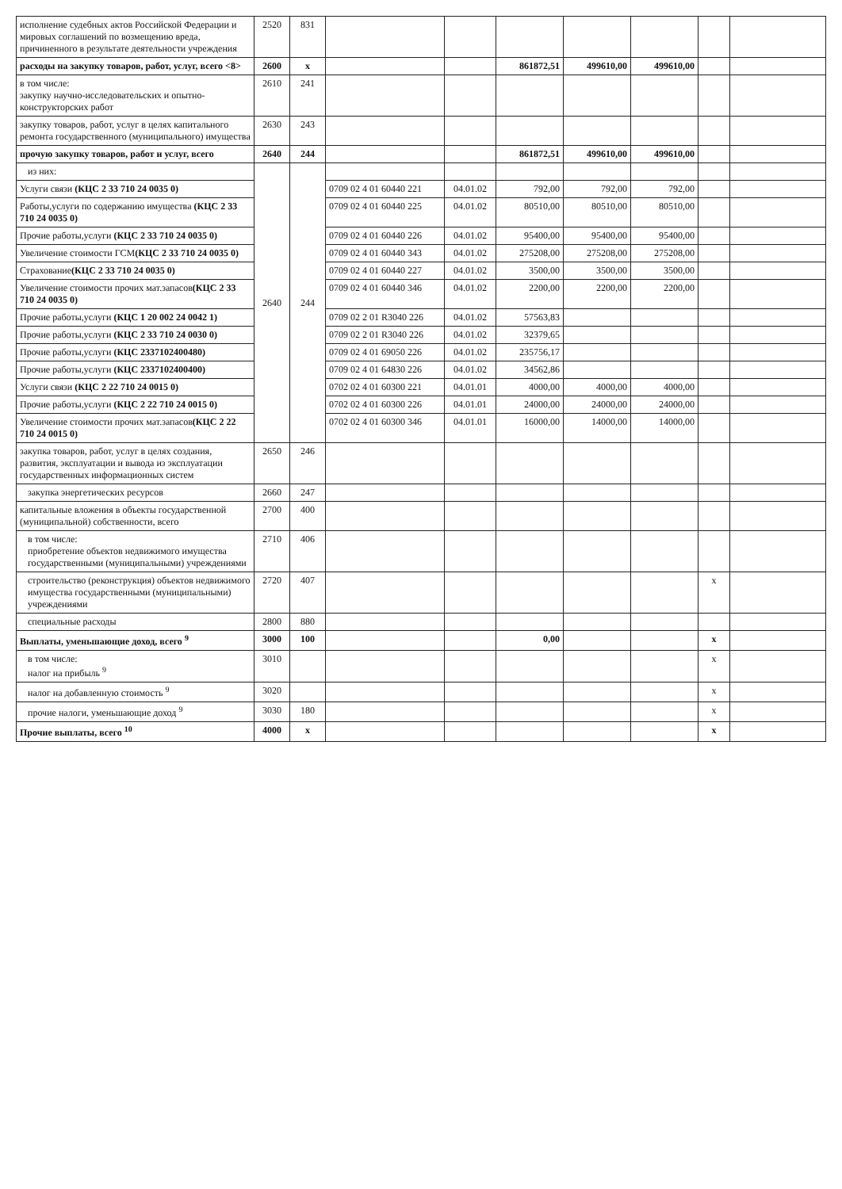| исполнение судебных актов Российской Федерации и мировых соглашений по возмещению вреда, причиненного в результате деятельности учреждения | 2520 | 831 | | | | | | | |
| расходы на закупку товаров, работ, услуг, всего <8> | 2600 | x | | | 861872,51 | 499610,00 | 499610,00 | | |
| в том числе: закупку научно-исследовательских и опытно-конструкторских работ | 2610 | 241 | | | | | | | |
| закупку товаров, работ, услуг в целях капитального ремонта государственного (муниципального) имущества | 2630 | 243 | | | | | | | |
| прочую закупку товаров, работ и услуг, всего | 2640 | 244 | | | 861872,51 | 499610,00 | 499610,00 | | |
| из них: | 2640 | 244 | | | | | | | |
| Услуги связи (КЦС 2 33 710 24 0035 0) | | | 0709 02 4 01 60440 221 | 04.01.02 | 792,00 | 792,00 | 792,00 | | |
| Работы,услуги по содержанию имущества (КЦС 2 33 710 24 0035 0) | | | 0709 02 4 01 60440 225 | 04.01.02 | 80510,00 | 80510,00 | 80510,00 | | |
| Прочие работы,услуги (КЦС 2 33 710 24 0035 0) | | | 0709 02 4 01 60440 226 | 04.01.02 | 95400,00 | 95400,00 | 95400,00 | | |
| Увеличение стоимости ГСМ (КЦС 2 33 710 24 0035 0) | | | 0709 02 4 01 60440 343 | 04.01.02 | 275208,00 | 275208,00 | 275208,00 | | |
| Страхование (КЦС 2 33 710 24 0035 0) | | | 0709 02 4 01 60440 227 | 04.01.02 | 3500,00 | 3500,00 | 3500,00 | | |
| Увеличение стоимости прочих мат.запасов (КЦС 2 33 710 24 0035 0) | | | 0709 02 4 01 60440 346 | 04.01.02 | 2200,00 | 2200,00 | 2200,00 | | |
| Прочие работы,услуги (КЦС 1 20 002 24 0042 1) | | | 0709 02 2 01 R3040 226 | 04.01.02 | 57563,83 | | | | |
| Прочие работы,услуги (КЦС 2 33 710 24 0030 0) | | | 0709 02 2 01 R3040 226 | 04.01.02 | 32379,65 | | | | |
| Прочие работы,услуги (КЦС 2337102400480) | | | 0709 02 4 01 69050 226 | 04.01.02 | 235756,17 | | | | |
| Прочие работы,услуги (КЦС 2337102400400) | | | 0709 02 4 01 64830 226 | 04.01.02 | 34562,86 | | | | |
| Услуги связи (КЦС 2 22 710 24 0015 0) | | | 0702 02 4 01 60300 221 | 04.01.01 | 4000,00 | 4000,00 | 4000,00 | | |
| Прочие работы,услуги (КЦС 2 22 710 24 0015 0) | | | 0702 02 4 01 60300 226 | 04.01.01 | 24000,00 | 24000,00 | 24000,00 | | |
| Увеличение стоимости прочих мат.запасов (КЦС 2 22 710 24 0015 0) | | | 0702 02 4 01 60300 346 | 04.01.01 | 16000,00 | 14000,00 | 14000,00 | | |
| закупка товаров, работ, услуг в целях создания, развития, эксплуатации и вывода из эксплуатации государственных информационных систем | 2650 | 246 | | | | | | | |
| закупка энергетических ресурсов | 2660 | 247 | | | | | | | |
| капитальные вложения в объекты государственной (муниципальной) собственности, всего | 2700 | 400 | | | | | | | |
| в том числе: приобретение объектов недвижимого имущества государственными (муниципальными) учреждениями | 2710 | 406 | | | | | | | |
| строительство (реконструкция) объектов недвижимого имущества государственными (муниципальными) учреждениями | 2720 | 407 | | | | | | x | |
| специальные расходы | 2800 | 880 | | | | | | | |
| Выплаты, уменьшающие доход, всего <sup>9</sup> | 3000 | 100 | | | 0,00 | | | x | |
| в том числе: налог на прибыль <sup>9</sup> | 3010 | | | | | | | x | |
| налог на добавленную стоимость <sup>9</sup> | 3020 | | | | | | | x | |
| прочие налоги, уменьшающие доход <sup>9</sup> | 3030 | 180 | | | | | | x | |
| Прочие выплаты, всего <sup>10</sup> | 4000 | x | | | | | | x | |